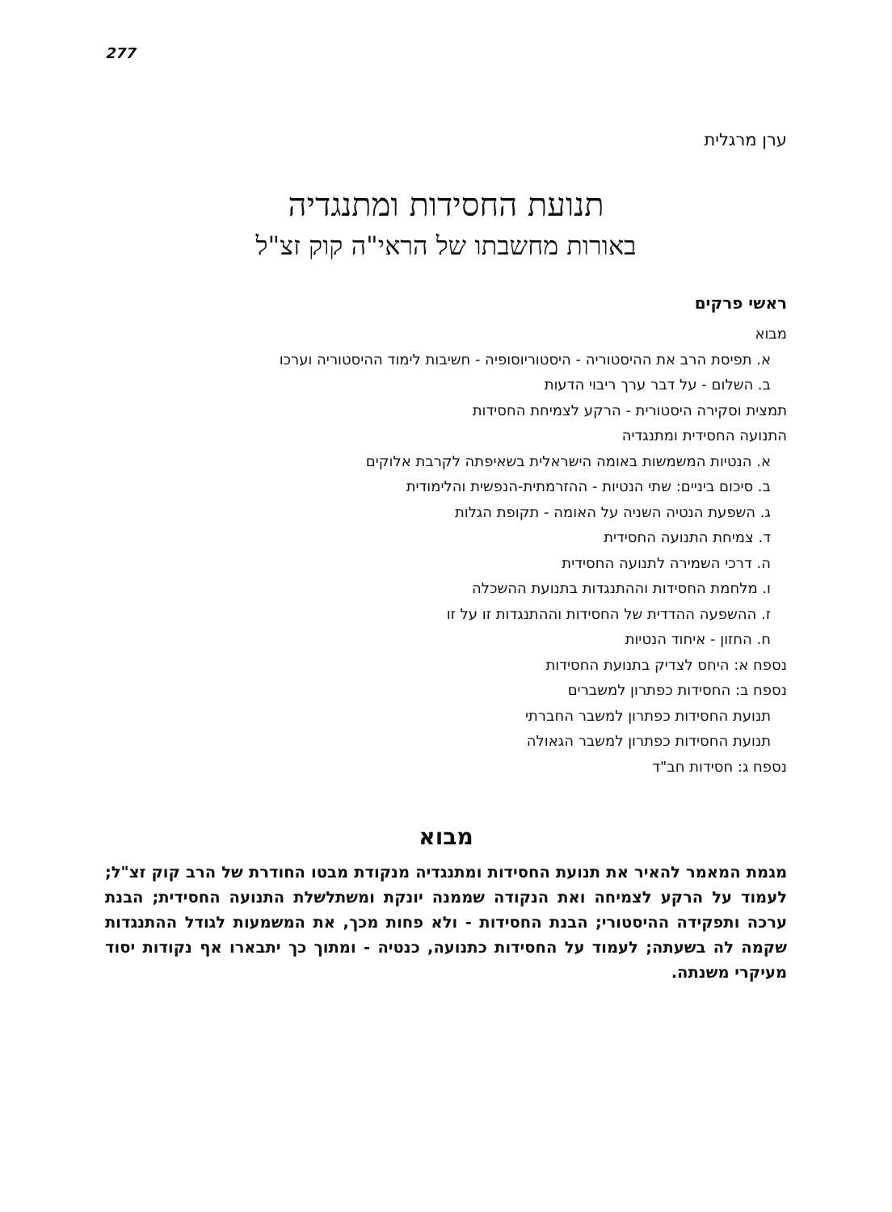277
ערן מרגלית
תנועת החסידות ומתנגדיה
באורות מחשבתו של הראי"ה קוק זצ"ל
ראשי פרקים
מבוא
א. תפיסת הרב את ההיסטוריה - היסטוריוסופיה - חשיבות לימוד ההיסטוריה וערכו
ב. השלום - על דבר ערך ריבוי הדעות
תמצית וסקירה היסטורית - הרקע לצמיחת החסידות
התנועה החסידית ומתנגדיה
א. הנטיות המשמשות באומה הישראלית בשאיפתה לקרבת אלוקים
ב. סיכום ביניים: שתי הנטיות - ההזרמתית-הנפשית והלימודית
ג. השפעת הנטיה השניה על האומה - תקופת הגלות
ד. צמיחת התנועה החסידית
ה. דרכי השמירה לתנועה החסידית
ו. מלחמת החסידות וההתנגדות בתנועת ההשכלה
ז. ההשפעה ההדדית של החסידות וההתנגדות זו על זו
ח. החזון - איחוד הנטיות
נספח א: היחס לצדיק בתנועת החסידות
נספח ב: החסידות כפתרון למשברים
תנועת החסידות כפתרון למשבר החברתי
תנועת החסידות כפתרון למשבר הגאולה
נספח ג: חסידות חב"ד
מבוא
מגמת המאמר להאיר את תנועת החסידות ומתנגדיה מנקודת מבטו החודרת של הרב קוק זצ"ל; לעמוד על הרקע לצמיחה ואת הנקודה שממנה יונקת ומשתלשלת התנועה החסידית; הבנת ערכה ותפקידה ההיסטורי; הבנת החסידות - ולא פחות מכך, את המשמעות לגודל ההתנגדות שקמה לה בשעתה; לעמוד על החסידות כתנועה, כנטיה - ומתוך כך יתבארו אף נקודות יסוד מעיקרי משנתה.